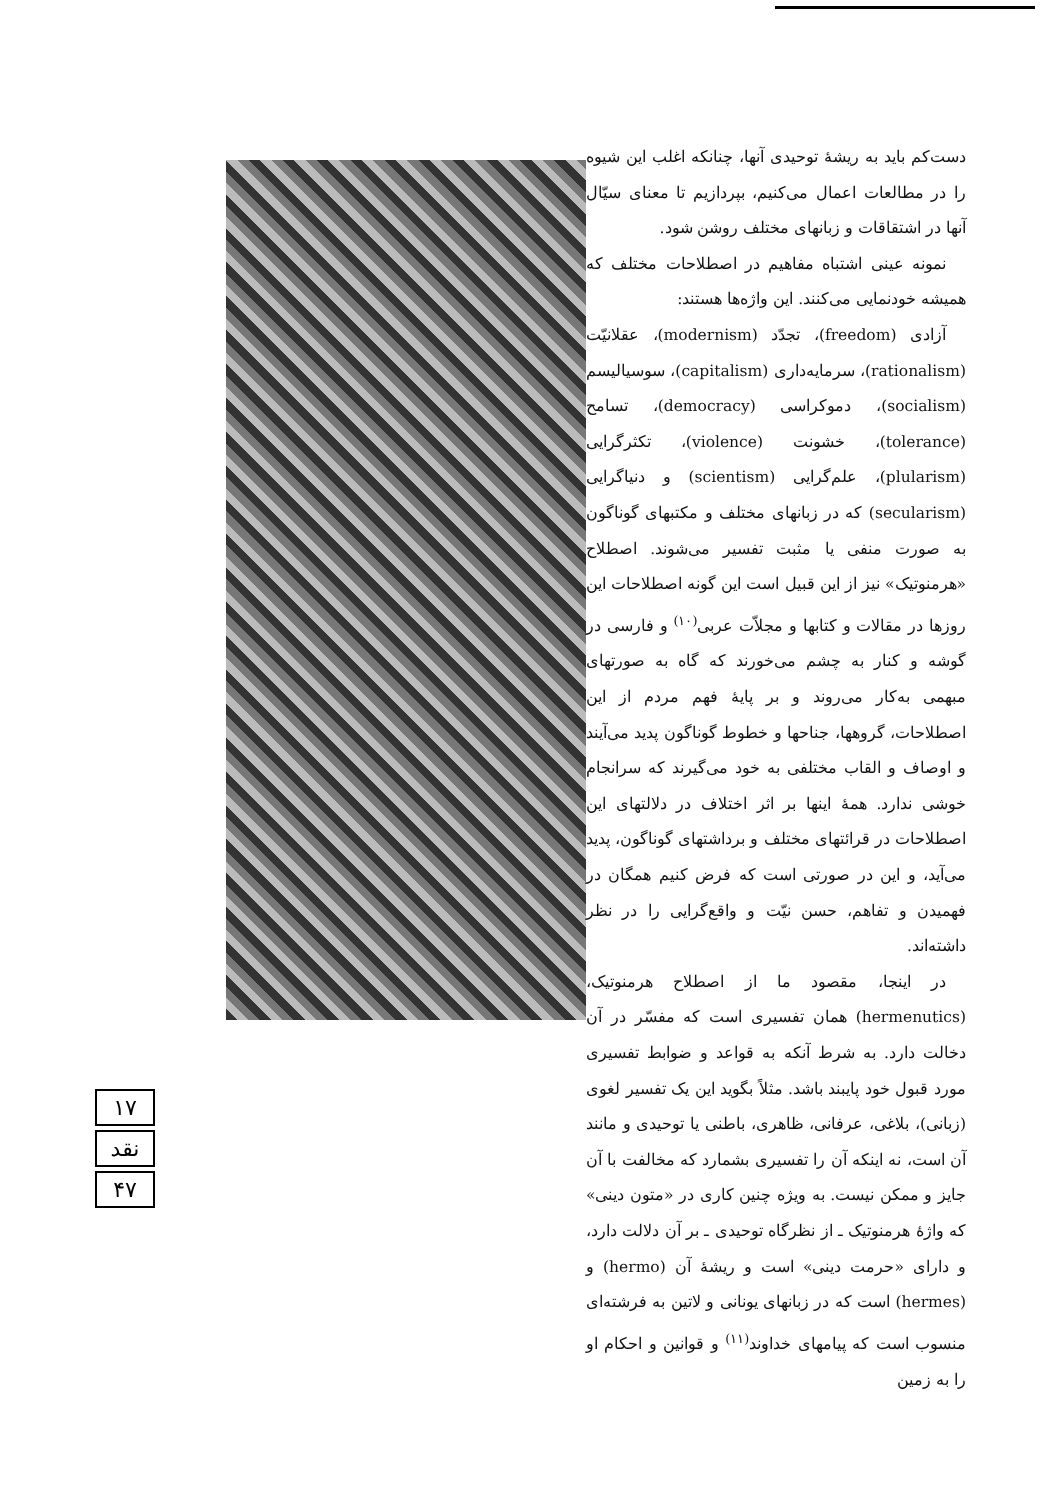۱۷
نقد
۴۷
دست‌کم باید به ریشهٔ توحیدی آنها، چنانکه اغلب این شیوه را در مطالعات اعمال می‌کنیم، بپردازیم تا معنای سیّال آنها در اشتقاقات و زبانهای مختلف روشن شود.
نمونه عینی اشتباه مفاهیم در اصطلاحات مختلف که همیشه خودنمایی می‌کنند. این واژه‌ها هستند:
آزادی (freedom)، تجدّد (modernism)، عقلانیّت (rationalism)، سرمایه‌داری (capitalism)، سوسیالیسم (socialism)، دموکراسی (democracy)، تسامح (tolerance)، خشونت (violence)، تکثرگرایی (plularism)، علم‌گرایی (scientism) و دنیاگرایی (secularism) که در زبانهای مختلف و مکتبهای گوناگون به صورت منفی یا مثبت تفسیر می‌شوند. اصطلاح «هرمنوتیک» نیز از این قبیل است این گونه اصطلاحات این روزها در مقالات و کتابها و مجلاّت عربی<sup>(۱۰)</sup> و فارسی در گوشه و کنار به چشم می‌خورند که گاه به صورتهای مبهمی به‌کار می‌روند و بر پایهٔ فهم مردم از این اصطلاحات، گروهها، جناحها و خطوط گوناگون پدید می‌آیند و اوصاف و القاب مختلفی به خود می‌گیرند که سرانجام خوشی ندارد. همهٔ اینها بر اثر اختلاف در دلالتهای این اصطلاحات در قرائتهای مختلف و برداشتهای گوناگون، پدید می‌آید، و این در صورتی است که فرض کنیم همگان در فهمیدن و تفاهم، حسن نیّت و واقع‌گرایی را در نظر داشته‌اند.
در اینجا، مقصود ما از اصطلاح هرمنوتیک، (hermenutics) همان تفسیری است که مفسّر در آن دخالت دارد. به شرط آنکه به قواعد و ضوابط تفسیری مورد قبول خود پایبند باشد. مثلاً بگوید این یک تفسیر لغوی (زبانی)، بلاغی، عرفانی، ظاهری، باطنی یا توحیدی و مانند آن است، نه اینکه آن را تفسیری بشمارد که مخالفت با آن جایز و ممکن نیست. به ویژه چنین کاری در «متون دینی» که واژهٔ هرمنوتیک ـ از نظرگاه توحیدی ـ بر آن دلالت دارد، و دارای «حرمت دینی» است و ریشهٔ آن (hermo) و (hermes) است که در زبانهای یونانی و لاتین به فرشته‌ای منسوب است که پیامهای خداوند<sup>(۱۱)</sup> و قوانین و احکام او را به زمین